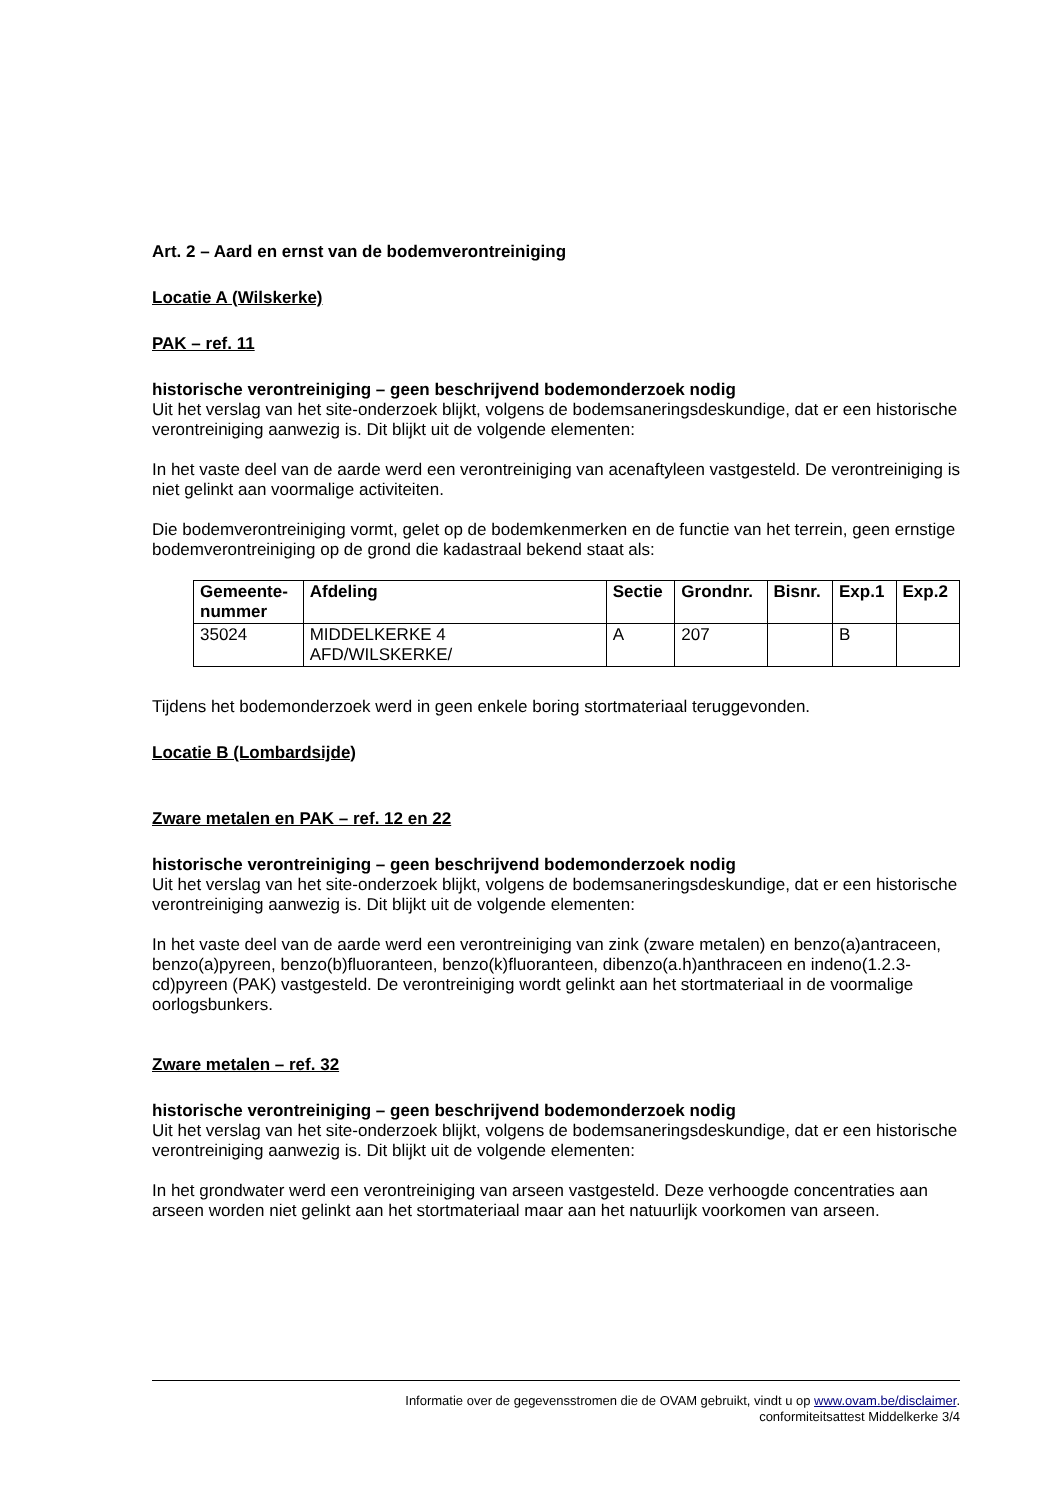Art. 2 – Aard en ernst van de bodemverontreiniging
Locatie A (Wilskerke)
PAK – ref. 11
historische verontreiniging – geen beschrijvend bodemonderzoek nodig
Uit het verslag van het site-onderzoek blijkt, volgens de bodemsaneringsdeskundige, dat er een historische verontreiniging aanwezig is. Dit blijkt uit de volgende elementen:
In het vaste deel van de aarde werd een verontreiniging van acenaftyleen vastgesteld. De verontreiniging is niet gelinkt aan voormalige activiteiten.
Die bodemverontreiniging vormt, gelet op de bodemkenmerken en de functie van het terrein, geen ernstige bodemverontreiniging op de grond die kadastraal bekend staat als:
| Gemeente- nummer | Afdeling | Sectie | Grondnr. | Bisnr. | Exp.1 | Exp.2 |
| --- | --- | --- | --- | --- | --- | --- |
| 35024 | MIDDELKERKE 4 AFD/WILSKERKE/ | A | 207 | | B | |
Tijdens het bodemonderzoek werd in geen enkele boring stortmateriaal teruggevonden.
Locatie B (Lombardsijde)
Zware metalen en PAK – ref. 12 en 22
historische verontreiniging – geen beschrijvend bodemonderzoek nodig
Uit het verslag van het site-onderzoek blijkt, volgens de bodemsaneringsdeskundige, dat er een historische verontreiniging aanwezig is. Dit blijkt uit de volgende elementen:
In het vaste deel van de aarde werd een verontreiniging van zink (zware metalen) en benzo(a)antraceen, benzo(a)pyreen, benzo(b)fluoranteen, benzo(k)fluoranteen, dibenzo(a.h)anthraceen en indeno(1.2.3-cd)pyreen (PAK) vastgesteld. De verontreiniging wordt gelinkt aan het stortmateriaal in de voormalige oorlogsbunkers.
Zware metalen – ref. 32
historische verontreiniging – geen beschrijvend bodemonderzoek nodig
Uit het verslag van het site-onderzoek blijkt, volgens de bodemsaneringsdeskundige, dat er een historische verontreiniging aanwezig is. Dit blijkt uit de volgende elementen:
In het grondwater werd een verontreiniging van arseen vastgesteld. Deze verhoogde concentraties aan arseen worden niet gelinkt aan het stortmateriaal maar aan het natuurlijk voorkomen van arseen.
Informatie over de gegevensstromen die de OVAM gebruikt, vindt u op www.ovam.be/disclaimer.
conformiteitsattest Middelkerke 3/4